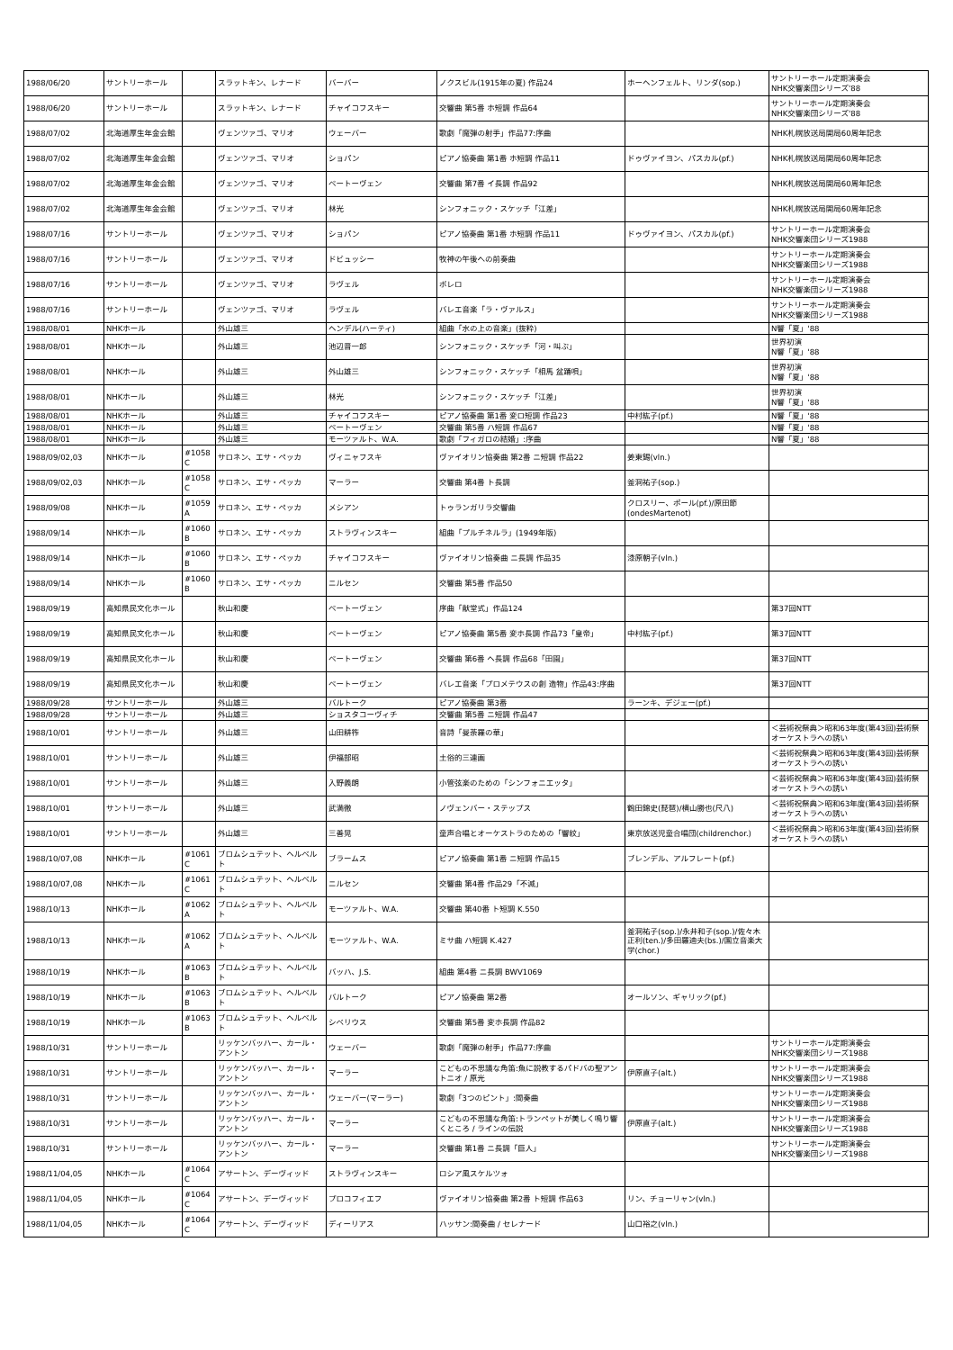| 1988/06/20 | サントリーホール | | スラットキン、レナード | バーバー | ノクスビル(1915年の夏) 作品24 | ホーヘンフェルト、リンダ(sop.) | サントリーホール定期演奏会 NHK交響楽団シリーズ'88 |
| 1988/06/20 | サントリーホール | | スラットキン、レナード | チャイコフスキー | 交響曲 第5番 ホ短調 作品64 | | サントリーホール定期演奏会 NHK交響楽団シリーズ'88 |
| 1988/07/02 | 北海道厚生年金会館 | | ヴェンツァゴ、マリオ | ウェーバー | 歌劇「魔弾の射手」作品77:序曲 | | NHK札幌放送局開局60周年記念 |
| 1988/07/02 | 北海道厚生年金会館 | | ヴェンツァゴ、マリオ | ショパン | ピアノ協奏曲 第1番 ホ短調 作品11 | ドゥヴァイヨン、パスカル(pf.) | NHK札幌放送局開局60周年記念 |
| 1988/07/02 | 北海道厚生年金会館 | | ヴェンツァゴ、マリオ | ベートーヴェン | 交響曲 第7番 イ長調 作品92 | | NHK札幌放送局開局60周年記念 |
| 1988/07/02 | 北海道厚生年金会館 | | ヴェンツァゴ、マリオ | 林光 | シンフォニック・スケッチ「江差」 | | NHK札幌放送局開局60周年記念 |
| 1988/07/16 | サントリーホール | | ヴェンツァゴ、マリオ | ショパン | ピアノ協奏曲 第1番 ホ短調 作品11 | ドゥヴァイヨン、パスカル(pf.) | サントリーホール定期演奏会 NHK交響楽団シリーズ1988 |
| 1988/07/16 | サントリーホール | | ヴェンツァゴ、マリオ | ドビュッシー | 牧神の午後への前奏曲 | | サントリーホール定期演奏会 NHK交響楽団シリーズ1988 |
| 1988/07/16 | サントリーホール | | ヴェンツァゴ、マリオ | ラヴェル | ボレロ | | サントリーホール定期演奏会 NHK交響楽団シリーズ1988 |
| 1988/07/16 | サントリーホール | | ヴェンツァゴ、マリオ | ラヴェル | バレエ音楽「ラ・ヴァルス」 | | サントリーホール定期演奏会 NHK交響楽団シリーズ1988 |
| 1988/08/01 | NHKホール | | 外山雄三 | ヘンデル(ハーティ) | 組曲「水の上の音楽」(抜粋) | | N響「夏」'88 |
| 1988/08/01 | NHKホール | | 外山雄三 | 池辺晋一郎 | シンフォニック・スケッチ「河・叫ぶ」 | | 世界初演 N響「夏」'88 |
| 1988/08/01 | NHKホール | | 外山雄三 | 外山雄三 | シンフォニック・スケッチ「相馬 盆踊唄」 | | 世界初演 N響「夏」'88 |
| 1988/08/01 | NHKホール | | 外山雄三 | 林光 | シンフォニック・スケッチ「江差」 | | 世界初演 N響「夏」'88 |
| 1988/08/01 | NHKホール | | 外山雄三 | チャイコフスキー | ピアノ協奏曲 第1番 変ロ短調 作品23 | 中村紘子(pf.) | N響「夏」'88 |
| 1988/08/01 | NHKホール | | 外山雄三 | ベートーヴェン | 交響曲 第5番 ハ短調 作品67 | | N響「夏」'88 |
| 1988/08/01 | NHKホール | | 外山雄三 | モーツァルト、W.A. | 歌劇「フィガロの結婚」:序曲 | | N響「夏」'88 |
| 1988/09/02,03 | NHKホール | #1058 C | サロネン、エサ・ペッカ | ヴィニャフスキ | ヴァイオリン協奏曲 第2番 ニ短調 作品22 | 姜東錫(vln.) | |
| 1988/09/02,03 | NHKホール | #1058 C | サロネン、エサ・ペッカ | マーラー | 交響曲 第4番 ト長調 | 釜洞祐子(sop.) | |
| 1988/09/08 | NHKホール | #1059 A | サロネン、エサ・ペッカ | メシアン | トゥランガリラ交響曲 | クロスリー、ポール(pf.)/原田節(ondesMartenot) | |
| 1988/09/14 | NHKホール | #1060 B | サロネン、エサ・ペッカ | ストラヴィンスキー | 組曲「プルチネルラ」(1949年版) | | |
| 1988/09/14 | NHKホール | #1060 B | サロネン、エサ・ペッカ | チャイコフスキー | ヴァイオリン協奏曲 ニ長調 作品35 | 漆原朝子(vln.) | |
| 1988/09/14 | NHKホール | #1060 B | サロネン、エサ・ペッカ | ニルセン | 交響曲 第5番 作品50 | | |
| 1988/09/19 | 高知県民文化ホール | | 秋山和慶 | ベートーヴェン | 序曲「献堂式」作品124 | | 第37回NTT |
| 1988/09/19 | 高知県民文化ホール | | 秋山和慶 | ベートーヴェン | ピアノ協奏曲 第5番 変ホ長調 作品73「皇帝」 | 中村紘子(pf.) | 第37回NTT |
| 1988/09/19 | 高知県民文化ホール | | 秋山和慶 | ベートーヴェン | 交響曲 第6番 ヘ長調 作品68「田園」 | | 第37回NTT |
| 1988/09/19 | 高知県民文化ホール | | 秋山和慶 | ベートーヴェン | バレエ音楽「プロメテウスの創 造物」作品43:序曲 | | 第37回NTT |
| 1988/09/28 | サントリーホール | | 外山雄三 | バルトーク | ピアノ協奏曲 第3番 | ラーンキ、デジェー(pf.) | |
| 1988/09/28 | サントリーホール | | 外山雄三 | ショスタコーヴィチ | 交響曲 第5番 ニ短調 作品47 | | |
| 1988/10/01 | サントリーホール | | 外山雄三 | 山田耕筰 | 音詩「曼荼羅の華」 | | ＜芸術祝祭典＞昭和63年度(第43回)芸術祭オーケストラへの誘い |
| 1988/10/01 | サントリーホール | | 外山雄三 | 伊福部昭 | 土俗的三連画 | | ＜芸術祝祭典＞昭和63年度(第43回)芸術祭オーケストラへの誘い |
| 1988/10/01 | サントリーホール | | 外山雄三 | 入野義朗 | 小管弦楽のための「シンフォニエッタ」 | | ＜芸術祝祭典＞昭和63年度(第43回)芸術祭オーケストラへの誘い |
| 1988/10/01 | サントリーホール | | 外山雄三 | 武満徹 | ノヴェンバー・ステップス | 鶴田錦史(琵琶)/横山勝也(尺八) | ＜芸術祝祭典＞昭和63年度(第43回)芸術祭オーケストラへの誘い |
| 1988/10/01 | サントリーホール | | 外山雄三 | 三善晃 | 童声合唱とオーケストラのための「響紋」 | 東京放送児童合唱団(childrenchor.) | ＜芸術祝祭典＞昭和63年度(第43回)芸術祭オーケストラへの誘い |
| 1988/10/07,08 | NHKホール | #1061 C | ブロムシュテット、ヘルベルト | ブラームス | ピアノ協奏曲 第1番 ニ短調 作品15 | ブレンデル、アルフレート(pf.) | |
| 1988/10/07,08 | NHKホール | #1061 C | ブロムシュテット、ヘルベルト | ニルセン | 交響曲 第4番 作品29「不滅」 | | |
| 1988/10/13 | NHKホール | #1062 A | ブロムシュテット、ヘルベルト | モーツァルト、W.A. | 交響曲 第40番 ト短調 K.550 | | |
| 1988/10/13 | NHKホール | #1062 A | ブロムシュテット、ヘルベルト | モーツァルト、W.A. | ミサ曲 ハ短調 K.427 | 釜洞祐子(sop.)/永井和子(sop.)/佐々木正利(ten.)/多田羅迪夫(bs.)/国立音楽大学(chor.) | |
| 1988/10/19 | NHKホール | #1063 B | ブロムシュテット、ヘルベルト | バッハ、J.S. | 組曲 第4番 ニ長調 BWV1069 | | |
| 1988/10/19 | NHKホール | #1063 B | ブロムシュテット、ヘルベルト | バルトーク | ピアノ協奏曲 第2番 | オールソン、ギャリック(pf.) | |
| 1988/10/19 | NHKホール | #1063 B | ブロムシュテット、ヘルベルト | シベリウス | 交響曲 第5番 変ホ長調 作品82 | | |
| 1988/10/31 | サントリーホール | | リッケンバッハー、カール・アントン | ウェーバー | 歌劇「魔弾の射手」作品77:序曲 | | サントリーホール定期演奏会 NHK交響楽団シリーズ1988 |
| 1988/10/31 | サントリーホール | | リッケンバッハー、カール・アントン | マーラー | こどもの不思議な角笛:魚に説教するパドバの聖アントニオ / 原光 | 伊原直子(alt.) | サントリーホール定期演奏会 NHK交響楽団シリーズ1988 |
| 1988/10/31 | サントリーホール | | リッケンバッハー、カール・アントン | ウェーバー(マーラー) | 歌劇「3つのピント」:間奏曲 | | サントリーホール定期演奏会 NHK交響楽団シリーズ1988 |
| 1988/10/31 | サントリーホール | | リッケンバッハー、カール・アントン | マーラー | こどもの不思議な角笛:トランペットが美しく鳴り響くところ / ラインの伝説 | 伊原直子(alt.) | サントリーホール定期演奏会 NHK交響楽団シリーズ1988 |
| 1988/10/31 | サントリーホール | | リッケンバッハー、カール・アントン | マーラー | 交響曲 第1番 ニ長調「巨人」 | | サントリーホール定期演奏会 NHK交響楽団シリーズ1988 |
| 1988/11/04,05 | NHKホール | #1064 C | アサートン、デーヴィッド | ストラヴィンスキー | ロシア風スケルツォ | | |
| 1988/11/04,05 | NHKホール | #1064 C | アサートン、デーヴィッド | プロコフィエフ | ヴァイオリン協奏曲 第2番 ト短調 作品63 | リン、チョーリャン(vln.) | |
| 1988/11/04,05 | NHKホール | #1064 C | アサートン、デーヴィッド | ディーリアス | ハッサン:間奏曲 / セレナード | 山口裕之(vln.) | |